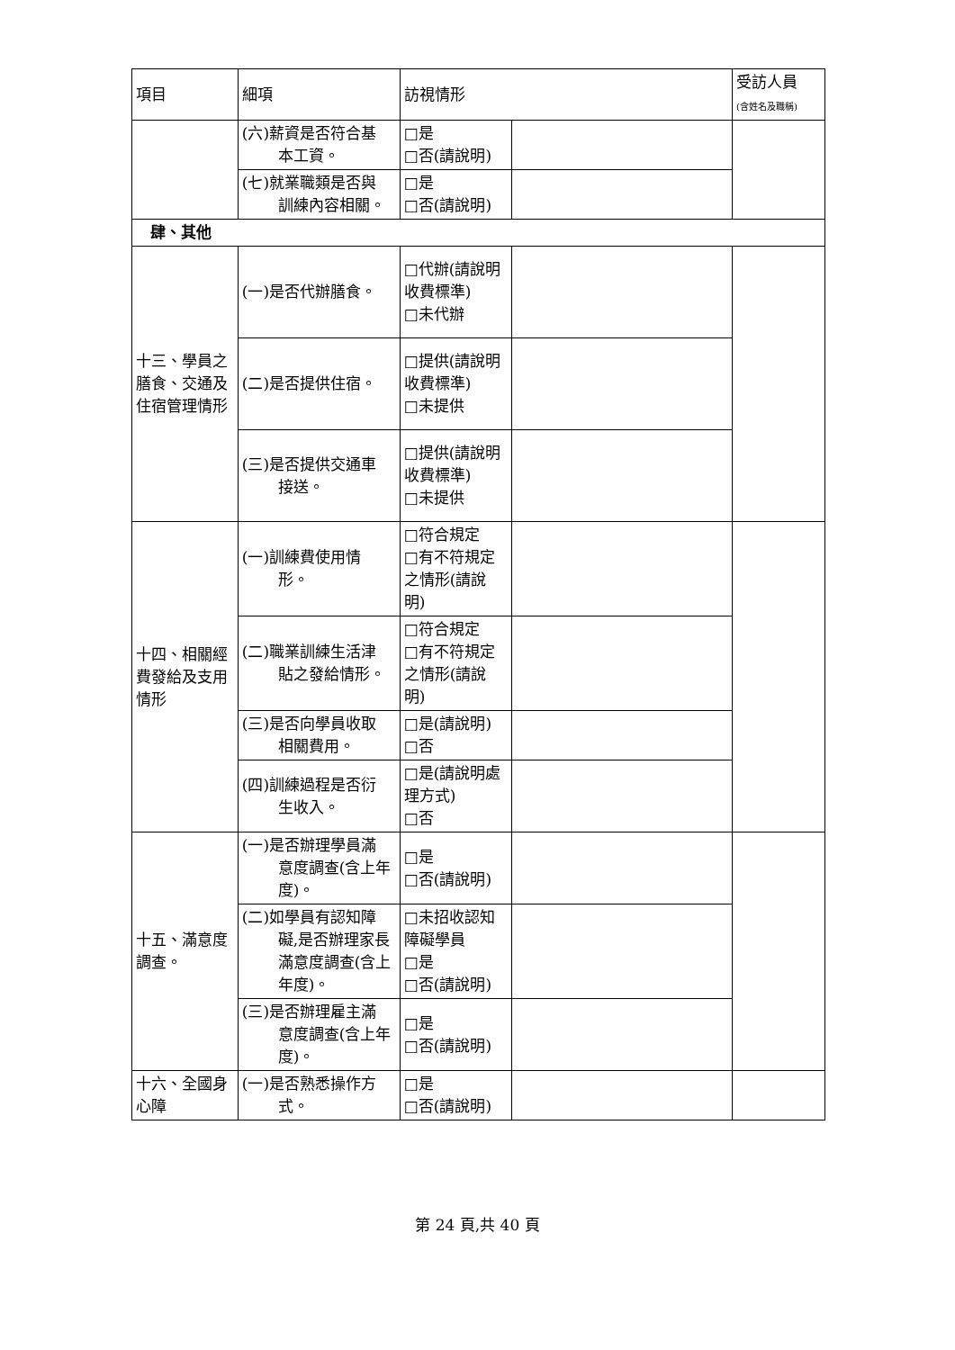| 項目 | 細項 | 訪視情形 | | 受訪人員 (含姓名及職稱) |
| --- | --- | --- | --- | --- |
| | (六)薪資是否符合基 本工資。 | □是 □否(請說明) | | |
| | (七)就業職類是否與 訓練內容相關。 | □是 □否(請說明) | | |
| 肆、其他 | | | | |
| 十三、學員之膳食、交通及住宿管理情形 | (一)是否代辦膳食。 | □代辦(請說明收費標準) □未代辦 | | |
| | (二)是否提供住宿。 | □提供(請說明收費標準) □未提供 | | |
| | (三)是否提供交通車 接送。 | □提供(請說明收費標準) □未提供 | | |
| 十四、相關經費發給及支用情形 | (一)訓練費使用情 形。 | □符合規定 □有不符規定之情形(請說明) | | |
| | (二)職業訓練生活津 貼之發給情形。 | □符合規定 □有不符規定之情形(請說明) | | |
| | (三)是否向學員收取 相關費用。 | □是(請說明) □否 | | |
| | (四)訓練過程是否衍 生收入。 | □是(請說明處理方式) □否 | | |
| 十五、滿意度調查。 | (一)是否辦理學員滿 意度調查(含上年度)。 | □是 □否(請說明) | | |
| | (二)如學員有認知障 礙,是否辦理家長滿意度調查(含上年度)。 | □未招收認知障礙學員 □是 □否(請說明) | | |
| | (三)是否辦理雇主滿 意度調查(含上年度)。 | □是 □否(請說明) | | |
| 十六、全國身心障 | (一)是否熟悉操作方 式。 | □是 □否(請說明) | | |
第 24 頁,共 40 頁